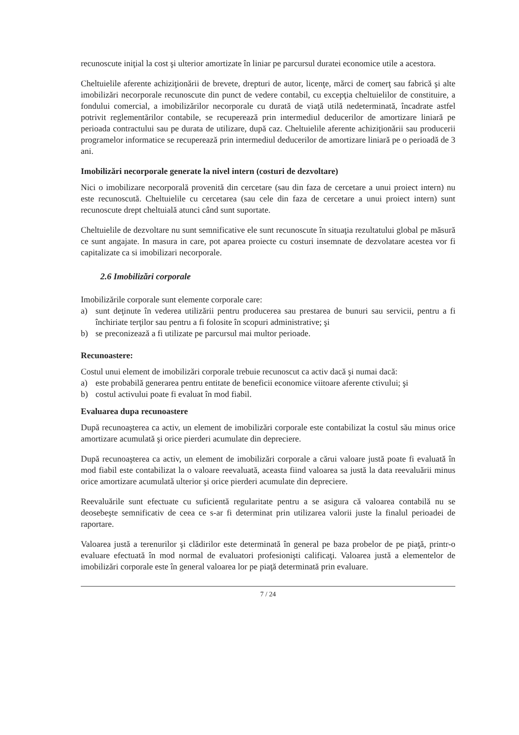recunoscute iniţial la cost şi ulterior amortizate în liniar pe parcursul duratei economice utile a acestora.
Cheltuielile aferente achiziţionării de brevete, drepturi de autor, licenţe, mărci de comerţ sau fabrică şi alte imobilizări necorporale recunoscute din punct de vedere contabil, cu excepţia cheltuielilor de constituire, a fondului comercial, a imobilizărilor necorporale cu durată de viaţă utilă nedeterminată, încadrate astfel potrivit reglementărilor contabile, se recuperează prin intermediul deducerilor de amortizare liniară pe perioada contractului sau pe durata de utilizare, după caz. Cheltuielile aferente achiziţionării sau producerii programelor informatice se recuperează prin intermediul deducerilor de amortizare liniară pe o perioadă de 3 ani.
Imobilizări necorporale generate la nivel intern (costuri de dezvoltare)
Nici o imobilizare necorporală provenită din cercetare (sau din faza de cercetare a unui proiect intern) nu este recunoscută. Cheltuielile cu cercetarea (sau cele din faza de cercetare a unui proiect intern) sunt recunoscute drept cheltuială atunci când sunt suportate.
Cheltuielile de dezvoltare nu sunt semnificative ele sunt recunoscute în situaţia rezultatului global pe măsură ce sunt angajate. In masura in care, pot aparea proiecte cu costuri insemnate de dezvolatare acestea vor fi capitalizate ca si imobilizari necorporale.
2.6 Imobilizări corporale
Imobilizările corporale sunt elemente corporale care:
a) sunt deţinute în vederea utilizării pentru producerea sau prestarea de bunuri sau servicii, pentru a fi închiriate terţilor sau pentru a fi folosite în scopuri administrative; şi
b) se preconizează a fi utilizate pe parcursul mai multor perioade.
Recunoastere:
Costul unui element de imobilizări corporale trebuie recunoscut ca activ dacă şi numai dacă:
a) este probabilă generarea pentru entitate de beneficii economice viitoare aferente ctivului; şi
b) costul activului poate fi evaluat în mod fiabil.
Evaluarea dupa recunoastere
După recunoaşterea ca activ, un element de imobilizări corporale este contabilizat la costul său minus orice amortizare acumulată şi orice pierderi acumulate din depreciere.
După recunoaşterea ca activ, un element de imobilizări corporale a cărui valoare justă poate fi evaluată în mod fiabil este contabilizat la o valoare reevaluată, aceasta fiind valoarea sa justă la data reevaluării minus orice amortizare acumulată ulterior şi orice pierderi acumulate din depreciere.
Reevaluările sunt efectuate cu suficientă regularitate pentru a se asigura că valoarea contabilă nu se deosebeşte semnificativ de ceea ce s-ar fi determinat prin utilizarea valorii juste la finalul perioadei de raportare.
Valoarea justă a terenurilor şi clădirilor este determinată în general pe baza probelor de pe piaţă, printr-o evaluare efectuată în mod normal de evaluatori profesionişti calificaţi. Valoarea justă a elementelor de imobilizări corporale este în general valoarea lor pe piaţă determinată prin evaluare.
7 / 24